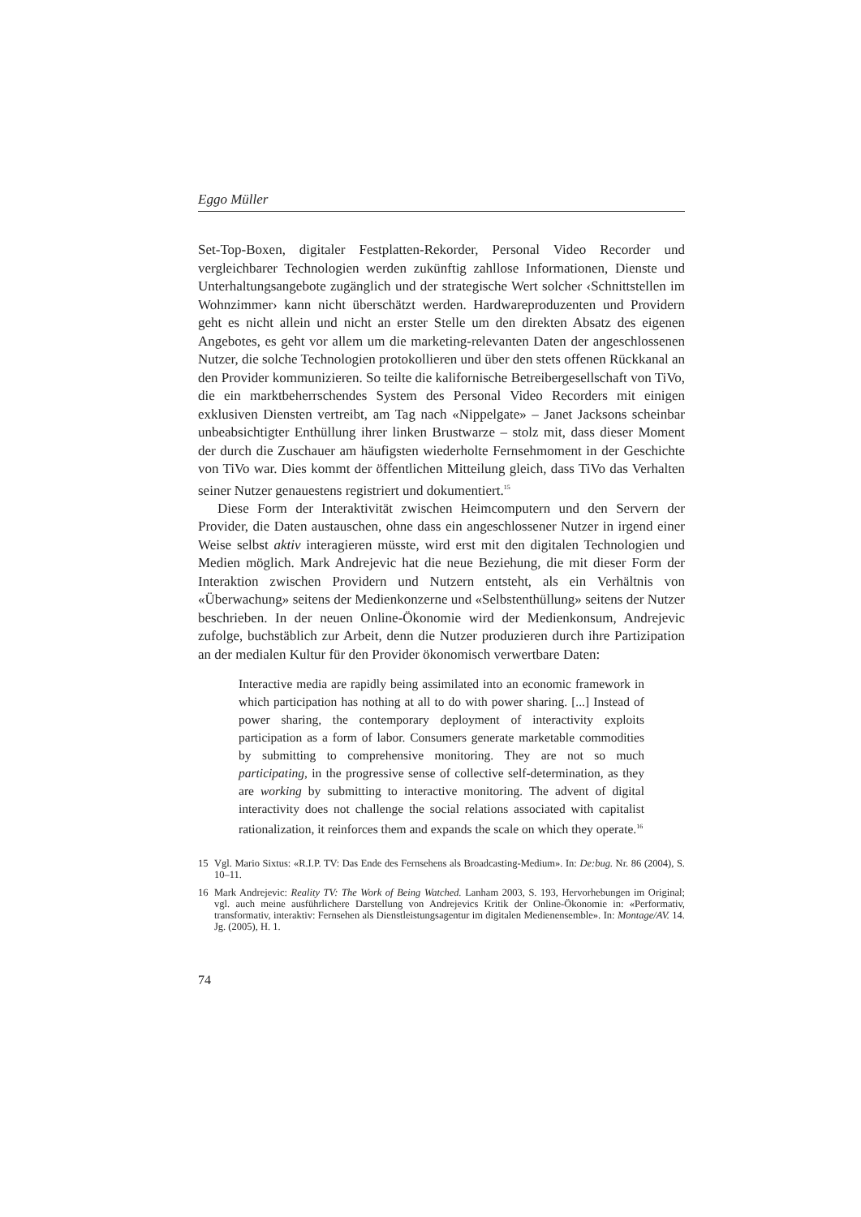Eggo Müller
Set-Top-Boxen, digitaler Festplatten-Rekorder, Personal Video Recorder und vergleichbarer Technologien werden zukünftig zahllose Informationen, Dienste und Unterhaltungsangebote zugänglich und der strategische Wert solcher ‹Schnittstellen im Wohnzimmer› kann nicht überschätzt werden. Hardwareproduzenten und Providern geht es nicht allein und nicht an erster Stelle um den direkten Absatz des eigenen Angebotes, es geht vor allem um die marketing-relevanten Daten der angeschlossenen Nutzer, die solche Technologien protokollieren und über den stets offenen Rückkanal an den Provider kommunizieren. So teilte die kalifornische Betreibergesellschaft von TiVo, die ein marktbeherrschendes System des Personal Video Recorders mit einigen exklusiven Diensten vertreibt, am Tag nach «Nippelgate» – Janet Jacksons scheinbar unbeabsichtigter Enthüllung ihrer linken Brustwarze – stolz mit, dass dieser Moment der durch die Zuschauer am häufigsten wiederholte Fernsehmoment in der Geschichte von TiVo war. Dies kommt der öffentlichen Mitteilung gleich, dass TiVo das Verhalten seiner Nutzer genauestens registriert und dokumentiert.<sup>15</sup>
Diese Form der Interaktivität zwischen Heimcomputern und den Servern der Provider, die Daten austauschen, ohne dass ein angeschlossener Nutzer in irgend einer Weise selbst aktiv interagieren müsste, wird erst mit den digitalen Technologien und Medien möglich. Mark Andrejevic hat die neue Beziehung, die mit dieser Form der Interaktion zwischen Providern und Nutzern entsteht, als ein Verhältnis von «Überwachung» seitens der Medienkonzerne und «Selbstenthüllung» seitens der Nutzer beschrieben. In der neuen Online-Ökonomie wird der Medienkonsum, Andrejevic zufolge, buchstäblich zur Arbeit, denn die Nutzer produzieren durch ihre Partizipation an der medialen Kultur für den Provider ökonomisch verwertbare Daten:
Interactive media are rapidly being assimilated into an economic framework in which participation has nothing at all to do with power sharing. [...] Instead of power sharing, the contemporary deployment of interactivity exploits participation as a form of labor. Consumers generate marketable commodities by submitting to comprehensive monitoring. They are not so much participating, in the progressive sense of collective self-determination, as they are working by submitting to interactive monitoring. The advent of digital interactivity does not challenge the social relations associated with capitalist rationalization, it reinforces them and expands the scale on which they operate.<sup>16</sup>
15 Vgl. Mario Sixtus: «R.I.P. TV: Das Ende des Fernsehens als Broadcasting-Medium». In: De:bug. Nr. 86 (2004), S. 10–11.
16 Mark Andrejevic: Reality TV: The Work of Being Watched. Lanham 2003, S. 193, Hervorhebungen im Original; vgl. auch meine ausführlichere Darstellung von Andrejevics Kritik der Online-Ökonomie in: «Performativ, transformativ, interaktiv: Fernsehen als Dienstleistungsagentur im digitalen Medienensemble». In: Montage/AV. 14. Jg. (2005), H. 1.
74